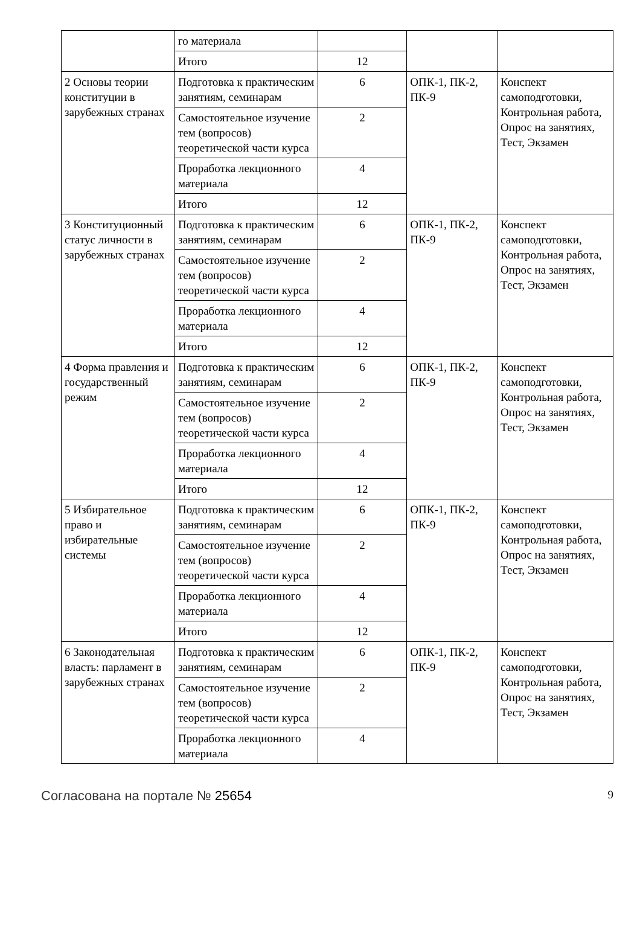| | го материала | | | |
| | Итого | 12 | | |
| 2 Основы теории конституции в зарубежных странах | Подготовка к практическим занятиям, семинарам | 6 | ОПК-1, ПК-2, ПК-9 | Конспект самоподготовки, Контрольная работа, Опрос на занятиях, Тест, Экзамен |
| | Самостоятельное изучение тем (вопросов) теоретической части курса | 2 | | |
| | Проработка лекционного материала | 4 | | |
| | Итого | 12 | | |
| 3 Конституционный статус личности в зарубежных странах | Подготовка к практическим занятиям, семинарам | 6 | ОПК-1, ПК-2, ПК-9 | Конспект самоподготовки, Контрольная работа, Опрос на занятиях, Тест, Экзамен |
| | Самостоятельное изучение тем (вопросов) теоретической части курса | 2 | | |
| | Проработка лекционного материала | 4 | | |
| | Итого | 12 | | |
| 4 Форма правления и государственный режим | Подготовка к практическим занятиям, семинарам | 6 | ОПК-1, ПК-2, ПК-9 | Конспект самоподготовки, Контрольная работа, Опрос на занятиях, Тест, Экзамен |
| | Самостоятельное изучение тем (вопросов) теоретической части курса | 2 | | |
| | Проработка лекционного материала | 4 | | |
| | Итого | 12 | | |
| 5 Избирательное право и избирательные системы | Подготовка к практическим занятиям, семинарам | 6 | ОПК-1, ПК-2, ПК-9 | Конспект самоподготовки, Контрольная работа, Опрос на занятиях, Тест, Экзамен |
| | Самостоятельное изучение тем (вопросов) теоретической части курса | 2 | | |
| | Проработка лекционного материала | 4 | | |
| | Итого | 12 | | |
| 6 Законодательная власть: парламент в зарубежных странах | Подготовка к практическим занятиям, семинарам | 6 | ОПК-1, ПК-2, ПК-9 | Конспект самоподготовки, Контрольная работа, Опрос на занятиях, Тест, Экзамен |
| | Самостоятельное изучение тем (вопросов) теоретической части курса | 2 | | |
| | Проработка лекционного материала | 4 | | |
Согласована на портале № 25654 9